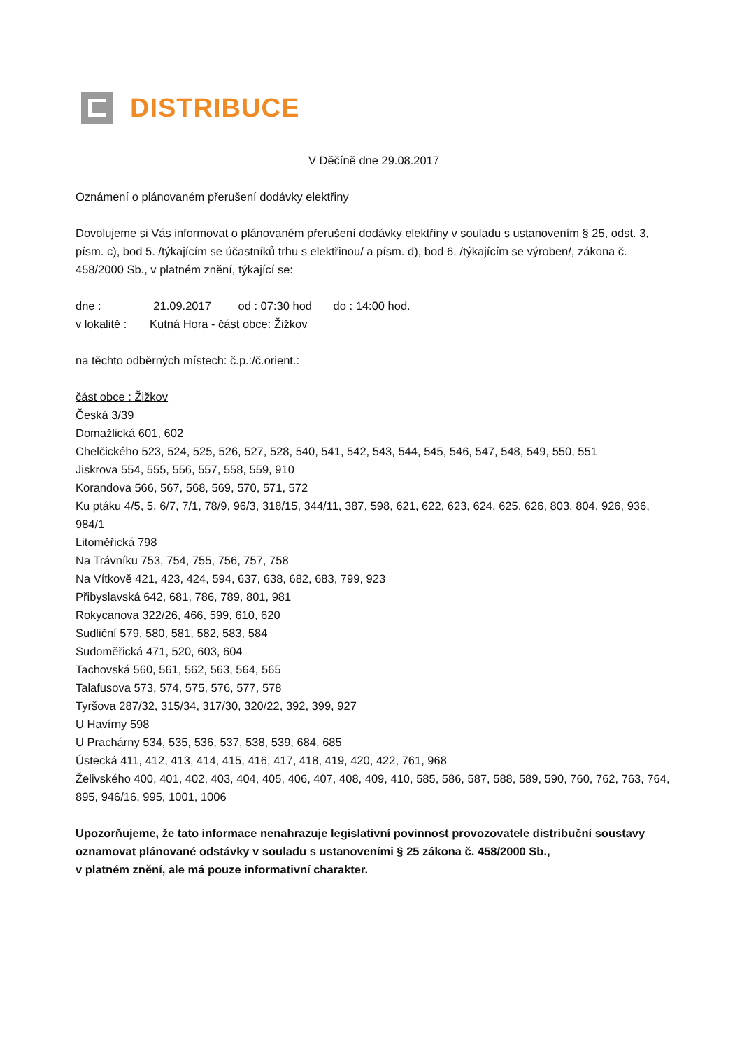DISTRIBUCE
V Děčíně dne 29.08.2017
Oznámení o plánovaném přerušení dodávky elektřiny
Dovolujeme si Vás informovat o plánovaném přerušení dodávky elektřiny v souladu s ustanovením § 25, odst. 3, písm. c), bod 5. /týkajícím se účastníků trhu s elektřinou/ a písm. d), bod 6. /týkajícím se výroben/, zákona č. 458/2000 Sb., v platném znění, týkající se:
dne : 21.09.2017 od : 07:30 hod do : 14:00 hod.
v lokalitě : Kutná Hora - část obce: Žižkov
na těchto odběrných místech: č.p.:/č.orient.:
část obce : Žižkov
Česká 3/39
Domažlická 601, 602
Chelčického 523, 524, 525, 526, 527, 528, 540, 541, 542, 543, 544, 545, 546, 547, 548, 549, 550, 551
Jiskrova 554, 555, 556, 557, 558, 559, 910
Korandova 566, 567, 568, 569, 570, 571, 572
Ku ptáku 4/5, 5, 6/7, 7/1, 78/9, 96/3, 318/15, 344/11, 387, 598, 621, 622, 623, 624, 625, 626, 803, 804, 926, 936, 984/1
Litoměřická 798
Na Trávníku 753, 754, 755, 756, 757, 758
Na Vítkově 421, 423, 424, 594, 637, 638, 682, 683, 799, 923
Přibyslavská 642, 681, 786, 789, 801, 981
Rokycanova 322/26, 466, 599, 610, 620
Sudliční 579, 580, 581, 582, 583, 584
Sudoměřická 471, 520, 603, 604
Tachovská 560, 561, 562, 563, 564, 565
Talafusova 573, 574, 575, 576, 577, 578
Tyršova 287/32, 315/34, 317/30, 320/22, 392, 399, 927
U Havírny 598
U Prachárny 534, 535, 536, 537, 538, 539, 684, 685
Ústecká 411, 412, 413, 414, 415, 416, 417, 418, 419, 420, 422, 761, 968
Želivského 400, 401, 402, 403, 404, 405, 406, 407, 408, 409, 410, 585, 586, 587, 588, 589, 590, 760, 762, 763, 764, 895, 946/16, 995, 1001, 1006
Upozorňujeme, že tato informace nenahrazuje legislativní povinnost provozovatele distribuční soustavy oznamovat plánované odstávky v souladu s ustanoveními § 25 zákona č. 458/2000 Sb.,
v platném znění, ale má pouze informativní charakter.